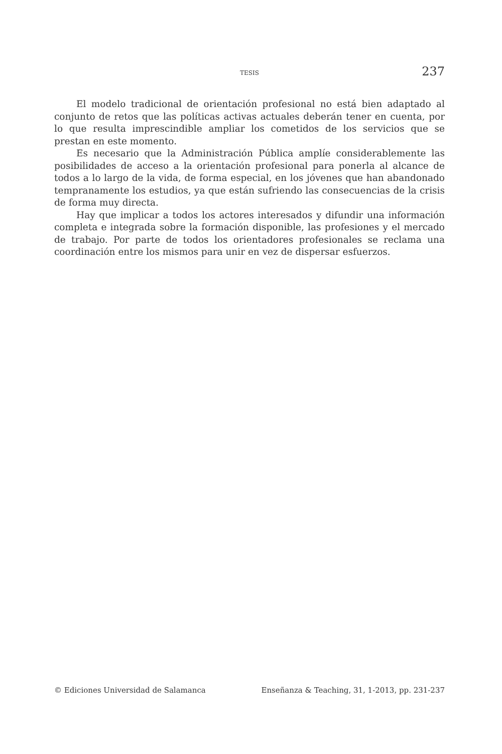TESIS 237
El modelo tradicional de orientación profesional no está bien adaptado al conjunto de retos que las políticas activas actuales deberán tener en cuenta, por lo que resulta imprescindible ampliar los cometidos de los servicios que se prestan en este momento.
Es necesario que la Administración Pública amplíe considerablemente las posibilidades de acceso a la orientación profesional para ponerla al alcance de todos a lo largo de la vida, de forma especial, en los jóvenes que han abandonado tempranamente los estudios, ya que están sufriendo las consecuencias de la crisis de forma muy directa.
Hay que implicar a todos los actores interesados y difundir una información completa e integrada sobre la formación disponible, las profesiones y el mercado de trabajo. Por parte de todos los orientadores profesionales se reclama una coordinación entre los mismos para unir en vez de dispersar esfuerzos.
© Ediciones Universidad de Salamanca Enseñanza & Teaching, 31, 1-2013, pp. 231-237